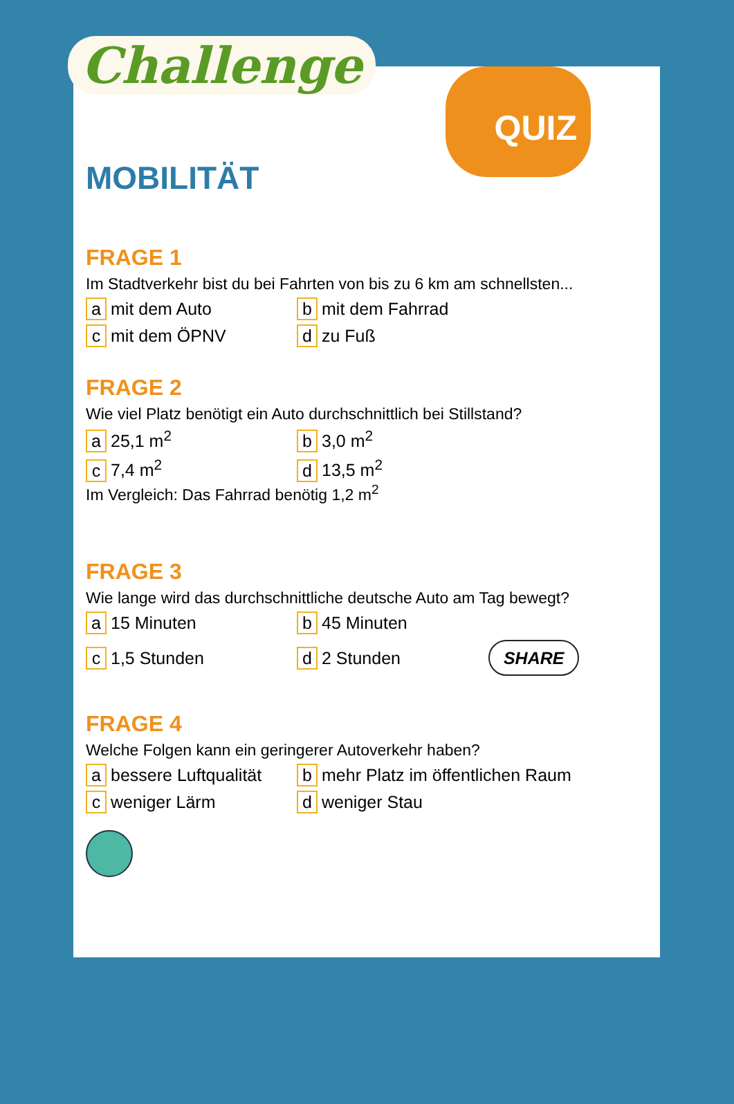Challenge QUIZ
MOBILITÄT
FRAGE 1
Im Stadtverkehr bist du bei Fahrten von bis zu 6 km am schnellsten...
a mit dem Auto
b mit dem Fahrrad
c mit dem ÖPNV
d zu Fuß
FRAGE 2
Wie viel Platz benötigt ein Auto durchschnittlich bei Stillstand?
a 25,1 m<sup>2</sup>
b 3,0 m<sup>2</sup>
c 7,4 m<sup>2</sup>
d 13,5 m<sup>2</sup>
Im Vergleich: Das Fahrrad benötig 1,2 m<sup>2</sup>
FRAGE 3
Wie lange wird das durchschnittliche deutsche Auto am Tag bewegt?
a 15 Minuten
b 45 Minuten
c 1,5 Stunden
d 2 Stunden SHARE
FRAGE 4
Welche Folgen kann ein geringerer Autoverkehr haben?
a bessere Luftqualität
b mehr Platz im öffentlichen Raum
c weniger Lärm
d weniger Stau